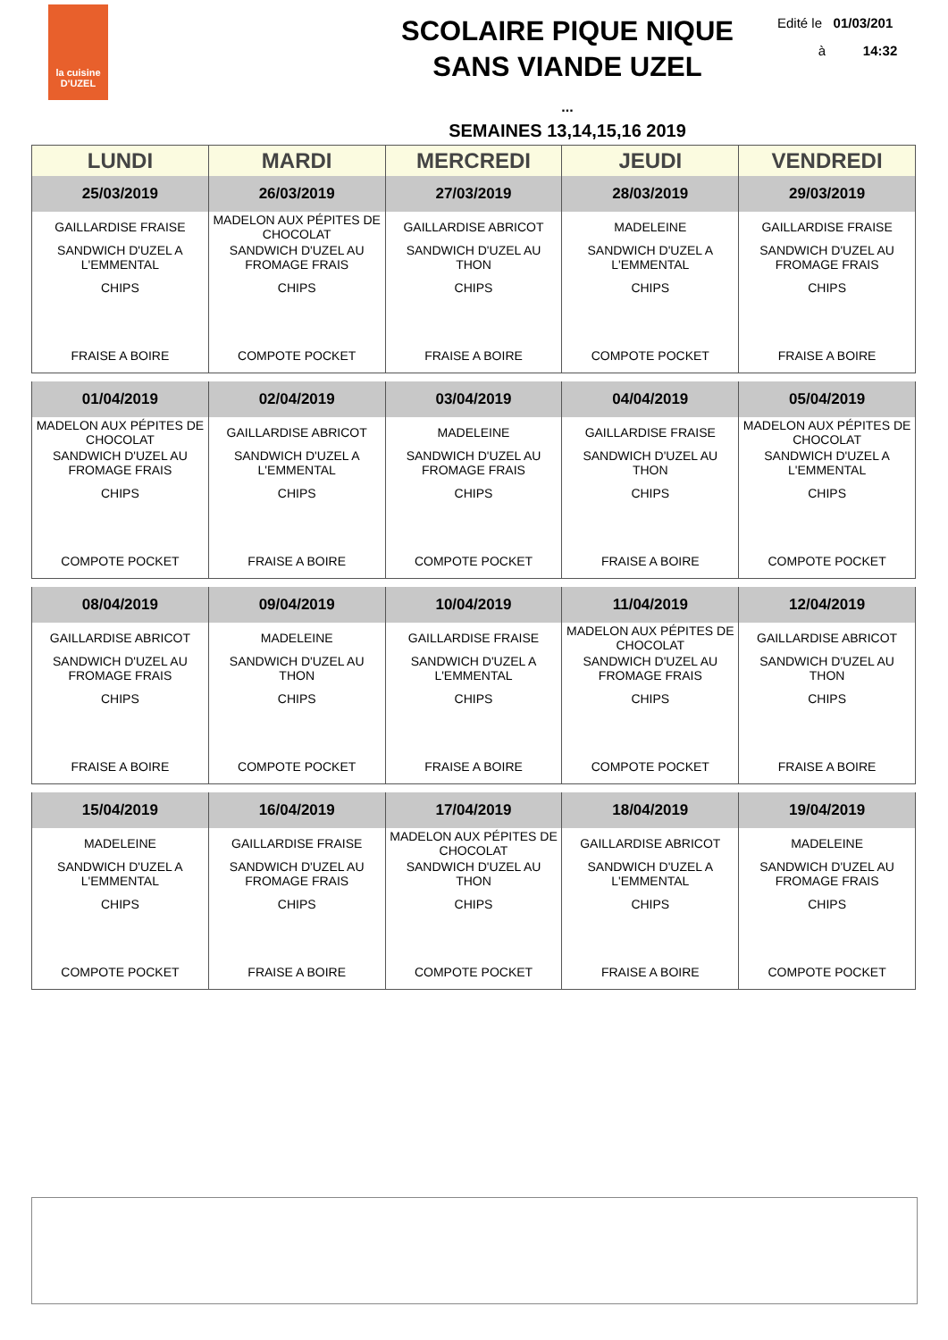la cuisine
D'UZEL
SCOLAIRE PIQUE NIQUE
SANS VIANDE UZEL
...
Edité le 01/03/201
à 14:32
SEMAINES 13,14,15,16 2019
| LUNDI | MARDI | MERCREDI | JEUDI | VENDREDI |
| --- | --- | --- | --- | --- |
| 25/03/2019 | 26/03/2019 | 27/03/2019 | 28/03/2019 | 29/03/2019 |
| GAILLARDISE FRAISE | MADELON AUX PÉPITES DE CHOCOLAT | GAILLARDISE ABRICOT | MADELEINE | GAILLARDISE FRAISE |
| SANDWICH D'UZEL A L'EMMENTAL | SANDWICH D'UZEL AU FROMAGE FRAIS | SANDWICH D'UZEL AU THON | SANDWICH D'UZEL A L'EMMENTAL | SANDWICH D'UZEL AU FROMAGE FRAIS |
| CHIPS | CHIPS | CHIPS | CHIPS | CHIPS |
| FRAISE A BOIRE | COMPOTE POCKET | FRAISE A BOIRE | COMPOTE POCKET | FRAISE A BOIRE |
| 01/04/2019 | 02/04/2019 | 03/04/2019 | 04/04/2019 | 05/04/2019 |
| MADELON AUX PÉPITES DE CHOCOLAT | GAILLARDISE ABRICOT | MADELEINE | GAILLARDISE FRAISE | MADELON AUX PÉPITES DE CHOCOLAT |
| SANDWICH D'UZEL AU FROMAGE FRAIS | SANDWICH D'UZEL A L'EMMENTAL | SANDWICH D'UZEL AU FROMAGE FRAIS | SANDWICH D'UZEL AU THON | SANDWICH D'UZEL A L'EMMENTAL |
| CHIPS | CHIPS | CHIPS | CHIPS | CHIPS |
| COMPOTE POCKET | FRAISE A BOIRE | COMPOTE POCKET | FRAISE A BOIRE | COMPOTE POCKET |
| 08/04/2019 | 09/04/2019 | 10/04/2019 | 11/04/2019 | 12/04/2019 |
| GAILLARDISE ABRICOT | MADELEINE | GAILLARDISE FRAISE | MADELON AUX PÉPITES DE CHOCOLAT | GAILLARDISE ABRICOT |
| SANDWICH D'UZEL AU FROMAGE FRAIS | SANDWICH D'UZEL AU THON | SANDWICH D'UZEL A L'EMMENTAL | SANDWICH D'UZEL AU FROMAGE FRAIS | SANDWICH D'UZEL AU THON |
| CHIPS | CHIPS | CHIPS | CHIPS | CHIPS |
| FRAISE A BOIRE | COMPOTE POCKET | FRAISE A BOIRE | COMPOTE POCKET | FRAISE A BOIRE |
| 15/04/2019 | 16/04/2019 | 17/04/2019 | 18/04/2019 | 19/04/2019 |
| MADELEINE | GAILLARDISE FRAISE | MADELON AUX PÉPITES DE CHOCOLAT | GAILLARDISE ABRICOT | MADELEINE |
| SANDWICH D'UZEL A L'EMMENTAL | SANDWICH D'UZEL AU FROMAGE FRAIS | SANDWICH D'UZEL AU THON | SANDWICH D'UZEL A L'EMMENTAL | SANDWICH D'UZEL AU FROMAGE FRAIS |
| CHIPS | CHIPS | CHIPS | CHIPS | CHIPS |
| COMPOTE POCKET | FRAISE A BOIRE | COMPOTE POCKET | FRAISE A BOIRE | COMPOTE POCKET |